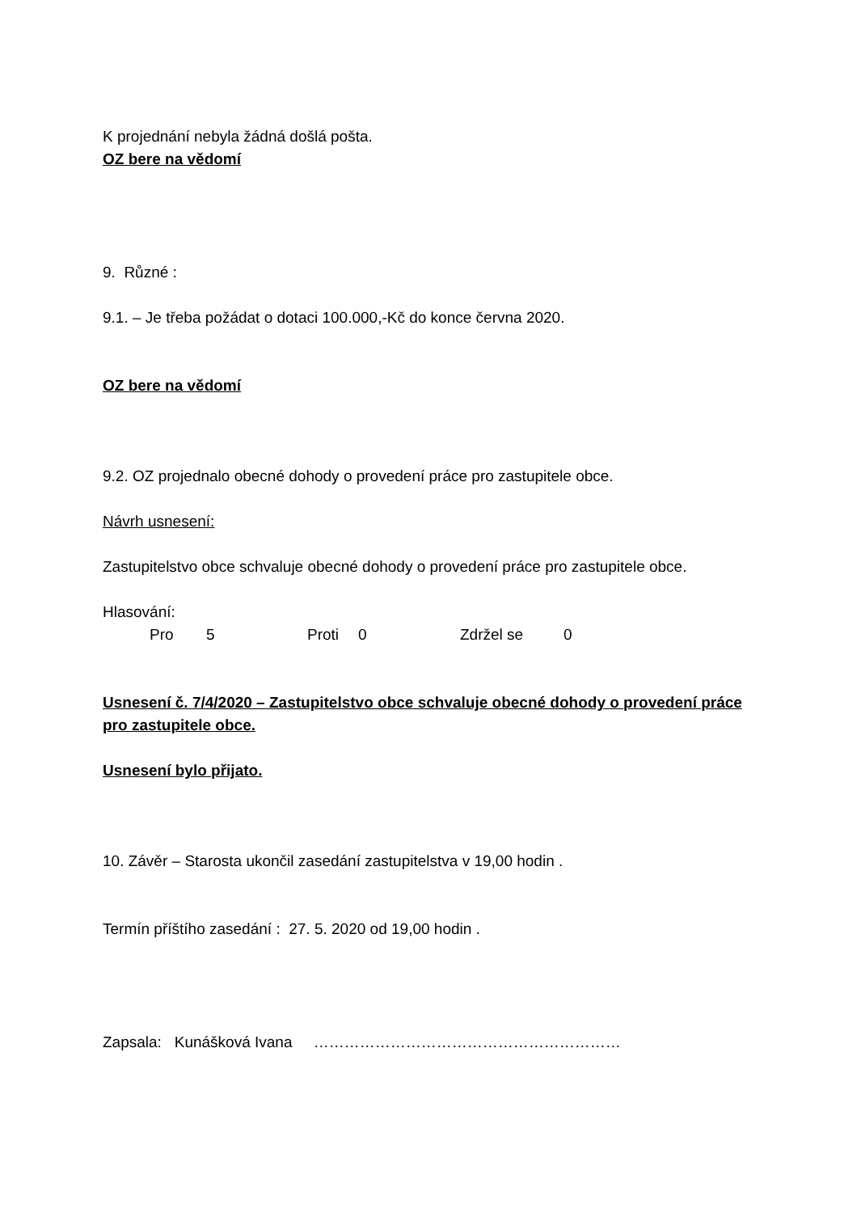K projednání nebyla žádná došlá pošta.
OZ bere na vědomí
9. Různé :
9.1. – Je třeba požádat o dotaci 100.000,-Kč do konce června 2020.
OZ bere na vědomí
9.2. OZ projednalo obecné dohody o provedení práce pro zastupitele obce.
Návrh usnesení:
Zastupitelstvo obce schvaluje obecné dohody o provedení práce pro zastupitele obce.
Hlasování:
Pro 5 Proti 0 Zdržel se 0
Usnesení č. 7/4/2020 – Zastupitelstvo obce schvaluje obecné dohody o provedení práce pro zastupitele obce.
Usnesení bylo přijato.
10. Závěr – Starosta ukončil zasedání zastupitelstva v 19,00 hodin .
Termín příštího zasedání : 27. 5. 2020 od 19,00 hodin .
Zapsala: Kunášková Ivana ……………………………………………………